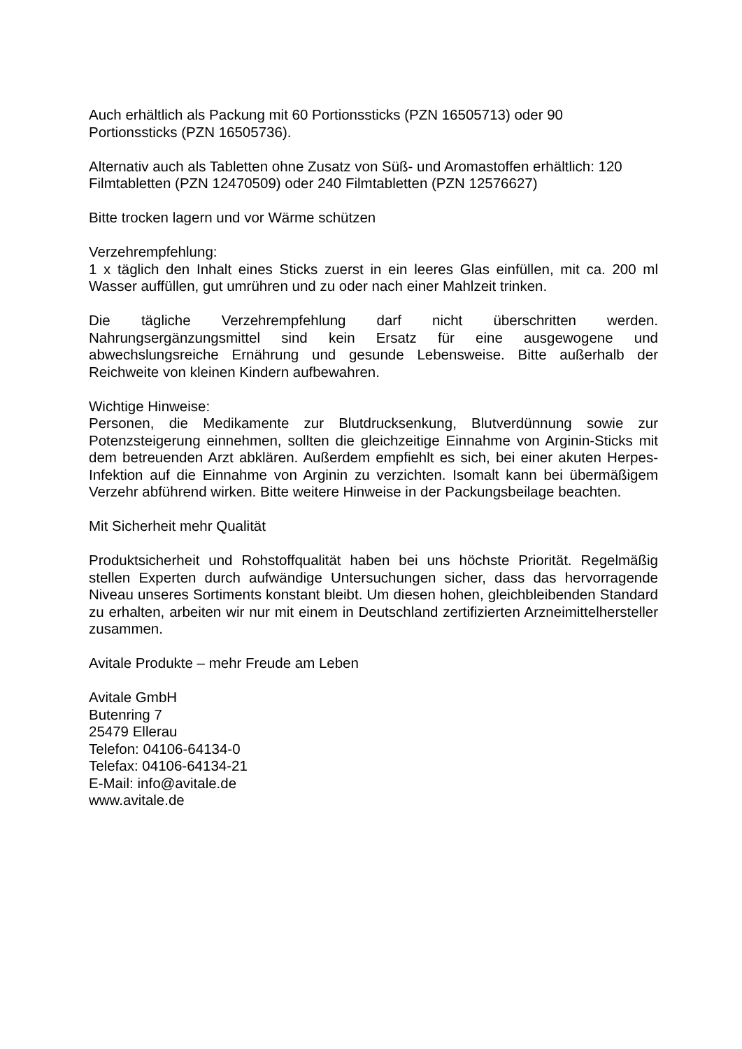Auch erhältlich als Packung mit 60 Portionssticks (PZN 16505713) oder 90
Portionssticks (PZN 16505736).
Alternativ auch als Tabletten ohne Zusatz von Süß- und Aromastoffen erhältlich: 120
Filmtabletten (PZN 12470509) oder 240 Filmtabletten (PZN 12576627)
Bitte trocken lagern und vor Wärme schützen
Verzehrempfehlung:
1 x täglich den Inhalt eines Sticks zuerst in ein leeres Glas einfüllen, mit ca. 200 ml Wasser auffüllen, gut umrühren und zu oder nach einer Mahlzeit trinken.
Die tägliche Verzehrempfehlung darf nicht überschritten werden. Nahrungsergänzungsmittel sind kein Ersatz für eine ausgewogene und abwechslungsreiche Ernährung und gesunde Lebensweise. Bitte außerhalb der Reichweite von kleinen Kindern aufbewahren.
Wichtige Hinweise:
Personen, die Medikamente zur Blutdrucksenkung, Blutverdünnung sowie zur Potenzsteigerung einnehmen, sollten die gleichzeitige Einnahme von Arginin-Sticks mit dem betreuenden Arzt abklären. Außerdem empfiehlt es sich, bei einer akuten Herpes-Infektion auf die Einnahme von Arginin zu verzichten. Isomalt kann bei übermäßigem Verzehr abführend wirken. Bitte weitere Hinweise in der Packungsbeilage beachten.
Mit Sicherheit mehr Qualität
Produktsicherheit und Rohstoffqualität haben bei uns höchste Priorität. Regelmäßig stellen Experten durch aufwändige Untersuchungen sicher, dass das hervorragende Niveau unseres Sortiments konstant bleibt. Um diesen hohen, gleichbleibenden Standard zu erhalten, arbeiten wir nur mit einem in Deutschland zertifizierten Arzneimittelhersteller zusammen.
Avitale Produkte – mehr Freude am Leben
Avitale GmbH
Butenring 7
25479 Ellerau
Telefon: 04106-64134-0
Telefax: 04106-64134-21
E-Mail: info@avitale.de
www.avitale.de